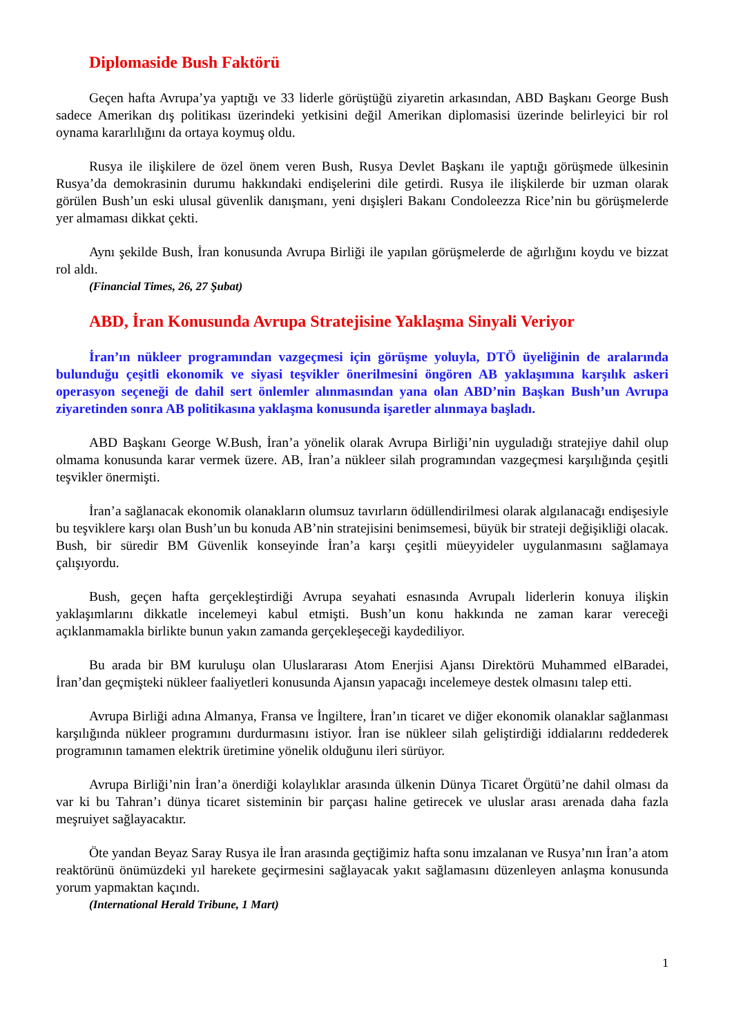Diplomaside Bush Faktörü
Geçen hafta Avrupa’ya yaptığı ve 33 liderle görüştüğü ziyaretin arkasından, ABD Başkanı George Bush sadece Amerikan dış politikası üzerindeki yetkisini değil Amerikan diplomasisi üzerinde belirleyici bir rol oynama kararlılığını da ortaya koymuş oldu.
Rusya ile ilişkilere de özel önem veren Bush, Rusya Devlet Başkanı ile yaptığı görüşmede ülkesinin Rusya’da demokrasinin durumu hakkındaki endişelerini dile getirdi. Rusya ile ilişkilerde bir uzman olarak görülen Bush’un eski ulusal güvenlik danışmanı, yeni dışişleri Bakanı Condoleezza Rice’nin bu görüşmelerde yer almaması dikkat çekti.
Aynı şekilde Bush, İran konusunda Avrupa Birliği ile yapılan görüşmelerde de ağırlığını koydu ve bizzat rol aldı.
(Financial Times, 26, 27 Şubat)
ABD, İran Konusunda Avrupa Stratejisine Yaklaşma Sinyali Veriyor
İran’ın nükleer programından vazgeçmesi için görüşme yoluyla, DTÖ üyeliğinin de aralarında bulunduğu çeşitli ekonomik ve siyasi teşvikler önerilmesini öngören AB yaklaşımına karşılık askeri operasyon seçeneği de dahil sert önlemler alınmasından yana olan ABD’nin Başkan Bush’un Avrupa ziyaretinden sonra AB politikasına yaklaşma konusunda işaretler alınmaya başladı.
ABD Başkanı George W.Bush, İran’a yönelik olarak Avrupa Birliği’nin uyguladığı stratejiye dahil olup olmama konusunda karar vermek üzere. AB, İran’a nükleer silah programından vazgeçmesi karşılığında çeşitli teşvikler önermişti.
İran’a sağlanacak ekonomik olanakların olumsuz tavırların ödüllendirilmesi olarak algılanacağı endişesiyle bu teşviklere karşı olan Bush’un bu konuda AB’nin stratejisini benimsemesi, büyük bir strateji değişikliği olacak. Bush, bir süredir BM Güvenlik konseyinde İran’a karşı çeşitli müeyyideler uygulanmasını sağlamaya çalışıyordu.
Bush, geçen hafta gerçekleştirdiği Avrupa seyahati esnasında Avrupalı liderlerin konuya ilişkin yaklaşımlarını dikkatle incelemeyi kabul etmişti. Bush’un konu hakkında ne zaman karar vereceği açıklanmamakla birlikte bunun yakın zamanda gerçekleşeceği kaydediliyor.
Bu arada bir BM kuruluşu olan Uluslararası Atom Enerjisi Ajansı Direktörü Muhammed elBaradei, İran’dan geçmişteki nükleer faaliyetleri konusunda Ajansın yapacağı incelemeye destek olmasını talep etti.
Avrupa Birliği adına Almanya, Fransa ve İngiltere, İran’ın ticaret ve diğer ekonomik olanaklar sağlanması karşılığında nükleer programını durdurmasını istiyor. İran ise nükleer silah geliştirdiği iddialarını reddederek programının tamamen elektrik üretimine yönelik olduğunu ileri sürüyor.
Avrupa Birliği’nin İran’a önerdiği kolaylıklar arasında ülkenin Dünya Ticaret Örgütü’ne dahil olması da var ki bu Tahran’ı dünya ticaret sisteminin bir parçası haline getirecek ve uluslar arası arenada daha fazla meşruiyet sağlayacaktır.
Öte yandan Beyaz Saray Rusya ile İran arasında geçtiğimiz hafta sonu imzalanan ve Rusya’nın İran’a atom reaktörünü önümüzdeki yıl harekete geçirmesini sağlayacak yakıt sağlamasını düzenleyen anlaşma konusunda yorum yapmaktan kaçındı.
(International Herald Tribune, 1 Mart)
1